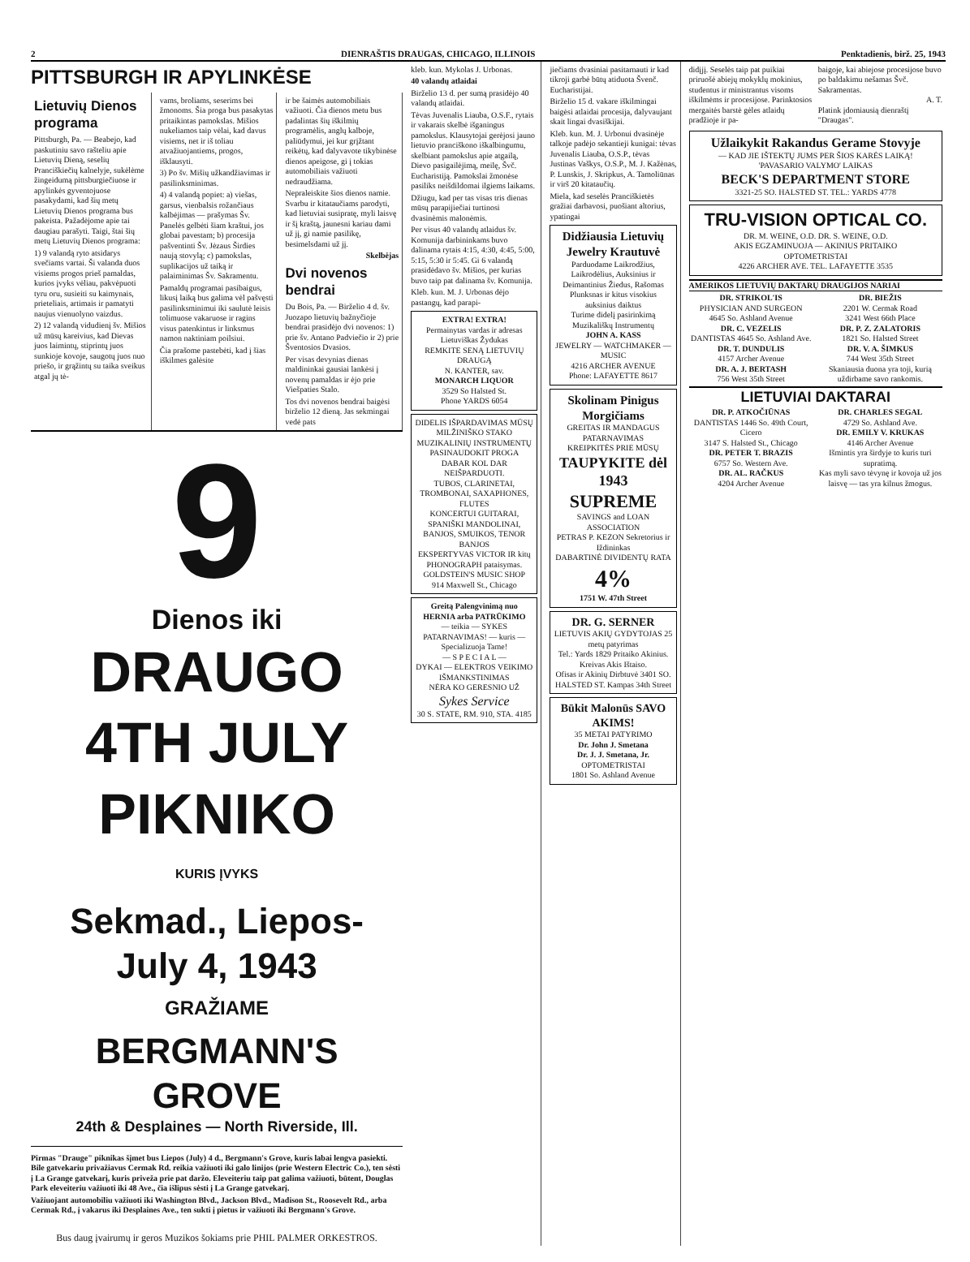2 DIENRAŠTIS DRAUGAS, CHICAGO, ILLINOIS Penktadienis, birž. 25, 1943
PITTSBURGH IR APYLINKĖSE
Lietuvių Dienos programa
Pittsburgh, Pa. — Beabejo, kad paskutiniu savo rašteliu apie Lietuvių Dieną, seselių Pranciškiečių kalnelyje, sukėlėme žingeidumą pittsburgiečiuose ir apylinkės gyventojuose pasakydami, kad šių metų Lietuvių Dienos programa bus pakeista. Pažadėjome apie tai daugiau parašyti. Taigi, štai šių metų Lietuvių Dienos programa:
1) 9 valandą ryto atsidarys svečiams vartai. Ši valanda duos visiems progos prieš pamaldas, kurios įvyks vėliau, pakvėpuoti tyru oru, susieiti su kaimynais, prieteliais, artimais ir pamatyti naujus vienuolyno vaizdus.
2) 12 valandą vidudienį šv. Mišios už mūsų kareivius, kad Dievas juos laimintų, stiprintų juos sunkioje kovoje, saugotų juos nuo priešo, ir grąžintų su taika sveikus atgal jų tė-
vams, broliams, seserims bei žmonoms. Šia proga bus pasakytas pritaikintas pamokslas. Mišios nukeliamos taip vėlai, kad davus visiems, net ir iš toliau atvažiuojantiems, progos, išklausyti.
3) Po šv. Mišių užkandžiavimas ir pasilinksminimas.
4) 4 valandą popiet: a) viešas, garsus, vienbalsis rožančiaus kalbėjimas — prašymas Šv. Panelės gelbėti šiam kraštui, jos globai pavestam; b) procesija pašventinti Šv. Jėzaus Širdies naują stovylą; c) pamokslas, suplikacijos už taiką ir palaiminimas Šv. Sakramentu.
Pamaldų programai pasibaigus, likusį laiką bus galima vėl pašvęsti pasilinksminimui iki saulutė leisis tolimuose vakaruose ir ragins visus patenkintus ir linksmus namon naktiniam poilsiui.
Čia prašome pastebėti, kad į šias iškilmes galėsite
ir be šaimės automobiliais važiuoti. Čia dienos metu bus padalintas šių iškilmių programėlis, anglų kalboje, paliūdymui, jei kur grįžtant reikėtų, kad dalyvavote tikybinėse dienos apeigose, gi į tokias automobiliais važiuoti nedraudžiama.
Nepraleiskite šios dienos namie. Svarbu ir kitataučiams parodyti, kad lietuviai susipratę, myli laisvę ir šį kraštą, jaunesni kariau dami už jį, gi namie pasilikę, besimelsdami už jį.
Skelbėjas
Dvi novenos bendrai
Du Bois, Pa. — Birželio 4 d. šv. Juozapo lietuvių bažnyčioje bendrai prasidėjo dvi novenos: 1) prie šv. Antano Padviečio ir 2) prie Šventosios Dvasios.
Per visas devynias dienas maldininkai gausiai lankėsi į novenų pamaldas ir ėjo prie Viešpaties Stalo.
Tos dvi novenos bendrai baigėsi birželio 12 dieną. Jas sekmingai vedė pats
9
Dienos iki
DRAUGO
4TH JULY PIKNIKO
KURIS ĮVYKS
Sekmad., Liepos-July 4, 1943
GRAŽIAME
BERGMANN'S GROVE
24th & Desplaines — North Riverside, Ill.
Pirmas "Drauge" piknikas šįmet bus Liepos (July) 4 d., Bergmann's Grove, kuris labai lengva pasiekti. Bile gatvekariu privažiavus Cermak Rd. reikia važiuoti iki galo linijos (prie Western Electric Co.), ten sėsti į La Grange gatvekarį, kuris priveža prie pat daržo. Eleveiteriu taip pat galima važiuoti, būtent, Douglas Park eleveiteriu važiuoti iki 48 Ave., čia išlipus sėsti į La Grange gatvekarį.
Važiuojant automobiliu važiuoti iki Washington Blvd., Jackson Blvd., Madison St., Roosevelt Rd., arba Cermak Rd., į vakarus iki Desplaines Ave., ten sukti į pietus ir važiuoti iki Bergmann's Grove.
Bus daug įvairumų ir geros Muzikos šokiams prie PHIL PALMER ORKESTROS.
kleb. kun. Mykolas J. Urbonas.
40 valandų atlaidai
Birželio 13 d. per sumą prasidėjo 40 valandų atlaidai.
Tėvas Juvenalis Liauba, O.S.F., rytais ir vakarais skelbė išganingus pamokslus. Klausytojai gerėjosi jauno lietuvio pranciškono iškalbingumu, skelbiant pamokslus apie atgailą, Dievo pasigailėjimą, meilę, Švč. Eucharistiją. Pamokslai žmonėse pasiliks neišdildomai ilgiems laikams.
Džiugu, kad per tas visas tris dienas mūsų parapijiečiai turtinosi dvasinėmis malonėmis.
Per visus 40 valandų atlaidus šv. Komunija darbininkams buvo dalinama rytais 4:15, 4:30, 4:45, 5:00, 5:15, 5:30 ir 5:45. Gi 6 valandą prasidėdavo šv. Mišios, per kurias buvo taip pat dalinama šv. Komunija.
Kleb. kun. M. J. Urbonas dėjo pastangų, kad parapi-
EXTRA! EXTRA!
Permainytas vardas ir adresas
Lietuviškas Žydukas
REMKITE SENĄ LIETUVIŲ DRAUGĄ
N. KANTER, sav.
MONARCH LIQUOR
3529 So Halsted St.
Phone YARDS 6054
DIDELIS IŠPARDAVIMAS MŪSŲ MILŽINIŠKO STAKO MUZIKALINIŲ INSTRUMENTŲ
PASINAUDOKIT PROGA DABAR KOL DAR NEIŠPARDUOTI.
TUBOS, CLARINETAI, TROMBONAI, SAXAPHONES, FLUTES
KONCERTUI GUITARAI, SPANIŠKI MANDOLINAI, BANJOS, SMUIKOS, TENOR BANJOS
EKSPERTYVAS VICTOR IR kitų PHONOGRAPH pataisymas.
GOLDSTEIN'S MUSIC SHOP
914 Maxwell St., Chicago
Greitą Palengvinimą nuo HERNIA arba PATRŪKIMO
— teikia — SYKES PATARNAVIMAS! — kuris — Specializuoja Tame!
— S P E C I A L —
DYKAI — ELEKTROS VEIKIMO IŠMANKSTINIMAS
NĖRA KO GERESNIO UŽ
Sykes Service
30 S. STATE, RM. 910, STA. 4185
jiečiams dvasiniai pasitarnauti ir kad tikroji garbė būtų atiduota Švenč. Eucharistijai.
Birželio 15 d. vakare iškilmingai baigėsi atlaidai procesija, dalyvaujant skait lingai dvasiškijai.
Kleb. kun. M. J. Urbonui dvasinėje talkoje padėjo sekantieji kunigai: tėvas Juvenalis Liauba, O.S.P., tėvas Justinas Vaškys, O.S.P., M. J. Kažėnas, P. Lunskis, J. Skripkus, A. Tamoliūnas ir virš 20 kitataučių.
Miela, kad seselės Pranciškietės gražiai darbavosi, puošiant altorius, ypatingai
Didžiausia Lietuvių Jewelry Krautuvė
Parduodame Laikrodžius, Laikrodėlius, Auksinius ir Deimantinius Žiedus, Rašomas Plunksnas ir kitus visokius auksinius daiktus
Turime didelį pasirinkimą Muzikališkų Instrumentų
JOHN A. KASS
JEWELRY — WATCHMAKER — MUSIC
4216 ARCHER AVENUE
Phone: LAFAYETTE 8617
Skolinam Pinigus Morgičiams
GREITAS IR MANDAGUS PATARNAVIMAS
KREIPKITĖS PRIE MŪSŲ
TAUPYKITE dėl 1943
SUPREME
SAVINGS and LOAN ASSOCIATION
PETRAS P. KEZON Sekretorius ir Iždininkas
DABARTINĖ DIVIDENTŲ RATA 4%
1751 W. 47th Street
DR. G. SERNER
LIETUVIS AKIŲ GYDYTOJAS 25 metų patyrimas
Tel.: Yards 1829 Pritaiko Akinius. Kreivas Akis Ištaiso.
Ofisas ir Akinių Dirbtuvė 3401 SO. HALSTED ST. Kampas 34th Street
Būkit Malonūs SAVO AKIMS!
35 METAI PATYRIMO
Dr. John J. Smetana
Dr. J. J. Smetana, Jr.
OPTOMETRISTAI
1801 So. Ashland Avenue
didįjį. Seselės taip pat puikiai priruošė abiejų mokyklų mokinius, studentus ir ministrantus visoms iškilmėms ir procesijose. Parinktosios mergaitės barstė gėles atlaidų pradžioje ir pa-
baigoje, kai abiejose procesijose buvo po baldakimu nešamas Švč. Sakramentas.
A. T.
Platink įdomiausią dienraštį "Draugas".
Užlaikykit Rakandus Gerame Stovyje
— KAD JIE IŠTEKTŲ JUMS PER ŠIOS KARĖS LAIKĄ!
'PAVASARIO VALYMO' LAIKAS
BECK'S DEPARTMENT STORE
3321-25 SO. HALSTED ST. TEL.: YARDS 4778
TRU-VISION OPTICAL CO.
DR. M. WEINE, O.D. DR. S. WEINE, O.D.
AKIS EGZAMINUOJA — AKINIUS PRITAIKO
OPTOMETRISTAI
4226 ARCHER AVE. TEL. LAFAYETTE 3535
AMERIKOS LIETUVIŲ DAKTARŲ DRAUGIJOS NARIAI
DR. STRIKOL'IS
PHYSICIAN AND SURGEON
4645 So. Ashland Avenue
DR. C. VEZELIS
DANTISTAS 4645 So. Ashland Ave.
DR. T. DUNDULIS
4157 Archer Avenue
DR. A. J. BERTASH
756 West 35th Street
DR. BIEŽIS
2201 W. Cermak Road
3241 West 66th Place
DR. P. Z. ZALATORIS
1821 So. Halsted Street
DR. V. A. ŠIMKUS
744 West 35th Street
Skaniausia duona yra toji, kurią uždirbame savo rankomis.
LIETUVIAI DAKTARAI
DR. P. ATKOČIŪNAS
DANTISTAS 1446 So. 49th Court, Cicero
3147 S. Halsted St., Chicago
DR. PETER T. BRAZIS
6757 So. Western Ave.
DR. AL. RAČKUS
4204 Archer Avenue
DR. CHARLES SEGAL
4729 So. Ashland Ave.
DR. EMILY V. KRUKAS
4146 Archer Avenue
Išmintis yra širdyje to kuris turi supratimą.
Kas myli savo tėvynę ir kovoja už jos laisvę — tas yra kilnus žmogus.